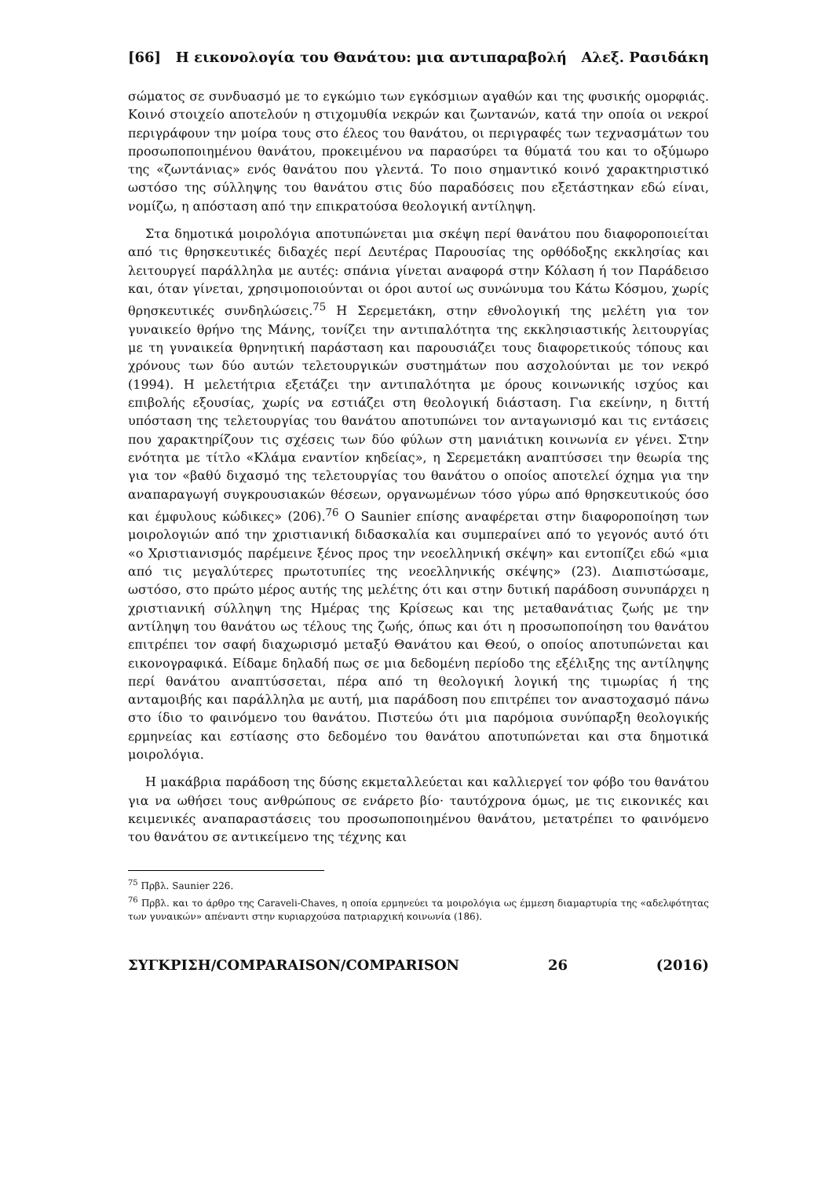[66] Η εικονολογία του Θανάτου: μια αντιπαραβολή Αλεξ. Ρασιδάκη
σώματος σε συνδυασμό με το εγκώμιο των εγκόσμιων αγαθών και της φυσικής ομορφιάς. Κοινό στοιχείο αποτελούν η στιχομυθία νεκρών και ζωντανών, κατά την οποία οι νεκροί περιγράφουν την μοίρα τους στο έλεος του θανάτου, οι περιγραφές των τεχνασμάτων του προσωποποιημένου θανάτου, προκειμένου να παρασύρει τα θύματά του και το οξύμωρο της «ζωντάνιας» ενός θανάτου που γλεντά. Το ποιο σημαντικό κοινό χαρακτηριστικό ωστόσο της σύλληψης του θανάτου στις δύο παραδόσεις που εξετάστηκαν εδώ είναι, νομίζω, η απόσταση από την επικρατούσα θεολογική αντίληψη.
Στα δημοτικά μοιρολόγια αποτυπώνεται μια σκέψη περί θανάτου που διαφοροποιείται από τις θρησκευτικές διδαχές περί Δευτέρας Παρουσίας της ορθόδοξης εκκλησίας και λειτουργεί παράλληλα με αυτές: σπάνια γίνεται αναφορά στην Κόλαση ή τον Παράδεισο και, όταν γίνεται, χρησιμοποιούνται οι όροι αυτοί ως συνώνυμα του Κάτω Κόσμου, χωρίς θρησκευτικές συνδηλώσεις.<sup>75</sup> Η Σερεμετάκη, στην εθνολογική της μελέτη για τον γυναικείο θρήνο της Μάνης, τονίζει την αντιπαλότητα της εκκλησιαστικής λειτουργίας με τη γυναικεία θρηνητική παράσταση και παρουσιάζει τους διαφορετικούς τόπους και χρόνους των δύο αυτών τελετουργικών συστημάτων που ασχολούνται με τον νεκρό (1994). Η μελετήτρια εξετάζει την αντιπαλότητα με όρους κοινωνικής ισχύος και επιβολής εξουσίας, χωρίς να εστιάζει στη θεολογική διάσταση. Για εκείνην, η διττή υπόσταση της τελετουργίας του θανάτου αποτυπώνει τον ανταγωνισμό και τις εντάσεις που χαρακτηρίζουν τις σχέσεις των δύο φύλων στη μανιάτικη κοινωνία εν γένει. Στην ενότητα με τίτλο «Κλάμα εναντίον κηδείας», η Σερεμετάκη αναπτύσσει την θεωρία της για τον «βαθύ διχασμό της τελετουργίας του θανάτου ο οποίος αποτελεί όχημα για την αναπαραγωγή συγκρουσιακών θέσεων, οργανωμένων τόσο γύρω από θρησκευτικούς όσο και έμφυλους κώδικες» (206).<sup>76</sup> Ο Saunier επίσης αναφέρεται στην διαφοροποίηση των μοιρολογιών από την χριστιανική διδασκαλία και συμπεραίνει από το γεγονός αυτό ότι «ο Χριστιανισμός παρέμεινε ξένος προς την νεοελληνική σκέψη» και εντοπίζει εδώ «μια από τις μεγαλύτερες πρωτοτυπίες της νεοελληνικής σκέψης» (23). Διαπιστώσαμε, ωστόσο, στο πρώτο μέρος αυτής της μελέτης ότι και στην δυτική παράδοση συνυπάρχει η χριστιανική σύλληψη της Ημέρας της Κρίσεως και της μεταθανάτιας ζωής με την αντίληψη του θανάτου ως τέλους της ζωής, όπως και ότι η προσωποποίηση του θανάτου επιτρέπει τον σαφή διαχωρισμό μεταξύ Θανάτου και Θεού, ο οποίος αποτυπώνεται και εικονογραφικά. Είδαμε δηλαδή πως σε μια δεδομένη περίοδο της εξέλιξης της αντίληψης περί θανάτου αναπτύσσεται, πέρα από τη θεολογική λογική της τιμωρίας ή της ανταμοιβής και παράλληλα με αυτή, μια παράδοση που επιτρέπει τον αναστοχασμό πάνω στο ίδιο το φαινόμενο του θανάτου. Πιστεύω ότι μια παρόμοια συνύπαρξη θεολογικής ερμηνείας και εστίασης στο δεδομένο του θανάτου αποτυπώνεται και στα δημοτικά μοιρολόγια.
Η μακάβρια παράδοση της δύσης εκμεταλλεύεται και καλλιεργεί τον φόβο του θανάτου για να ωθήσει τους ανθρώπους σε ενάρετο βίο· ταυτόχρονα όμως, με τις εικονικές και κειμενικές αναπαραστάσεις του προσωποποιημένου θανάτου, μετατρέπει το φαινόμενο του θανάτου σε αντικείμενο της τέχνης και
<sup>75</sup> Πρβλ. Saunier 226.
<sup>76</sup> Πρβλ. και το άρθρο της Caraveli-Chaves, η οποία ερμηνεύει τα μοιρολόγια ως έμμεση διαμαρτυρία της «αδελφότητας των γυναικών» απέναντι στην κυριαρχούσα πατριαρχική κοινωνία (186).
ΣΥΓΚΡΙΣΗ/COMPARAISON/COMPARISON 26 (2016)